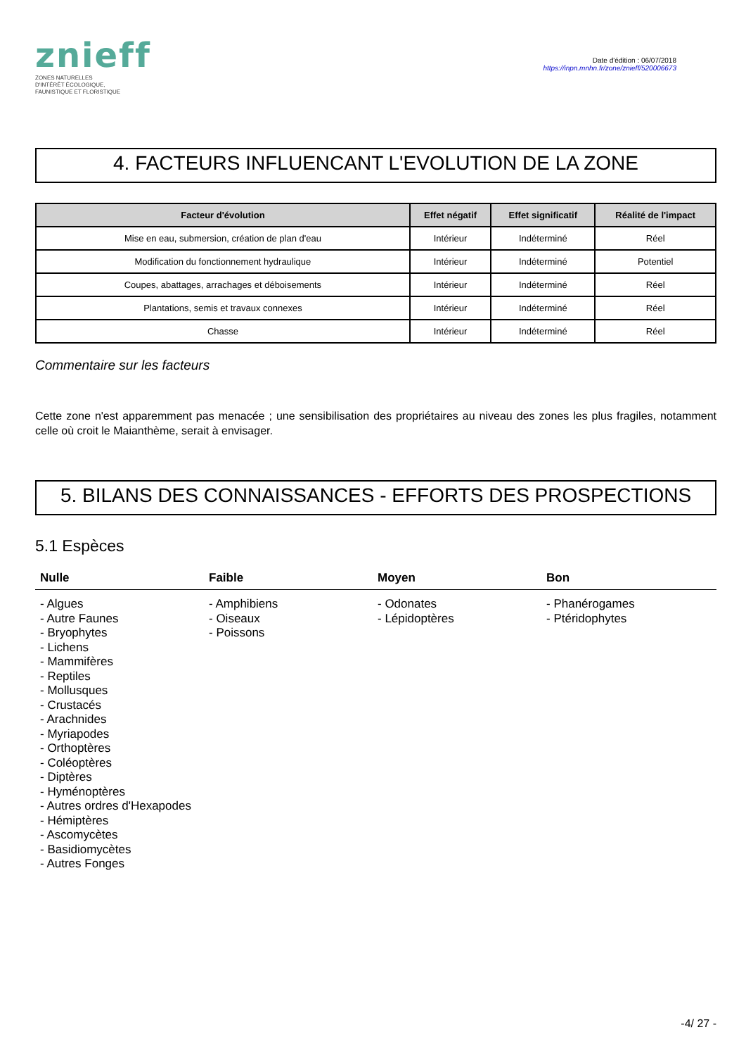znieff
ZONES NATURELLES
D'INTÉRÊT ÉCOLOGIQUE,
FAUNISTIQUE ET FLORISTIQUE
Date d'édition : 06/07/2018
https://inpn.mnhn.fr/zone/znieff/520006673
4. FACTEURS INFLUENCANT L'EVOLUTION DE LA ZONE
| Facteur d'évolution | Effet négatif | Effet significatif | Réalité de l'impact |
| --- | --- | --- | --- |
| Mise en eau, submersion, création de plan d'eau | Intérieur | Indéterminé | Réel |
| Modification du fonctionnement hydraulique | Intérieur | Indéterminé | Potentiel |
| Coupes, abattages, arrachages et déboisements | Intérieur | Indéterminé | Réel |
| Plantations, semis et travaux connexes | Intérieur | Indéterminé | Réel |
| Chasse | Intérieur | Indéterminé | Réel |
Commentaire sur les facteurs
Cette zone n'est apparemment pas menacée ; une sensibilisation des propriétaires au niveau des zones les plus fragiles, notamment celle où croit le Maianthème, serait à envisager.
5. BILANS DES CONNAISSANCES - EFFORTS DES PROSPECTIONS
5.1 Espèces
Nulle Faible Moyen Bon
- Algues
- Autre Faunes
- Bryophytes
- Lichens
- Mammifères
- Reptiles
- Mollusques
- Crustacés
- Arachnides
- Myriapodes
- Orthoptères
- Coléoptères
- Diptères
- Hyménoptères
- Autres ordres d'Hexapodes
- Hémiptères
- Ascomycètes
- Basidiomycètes
- Autres Fonges
- Amphibiens
- Oiseaux
- Poissons
- Odonates
- Lépidoptères
- Phanérogames
- Ptéridophytes
-4/ 27 -